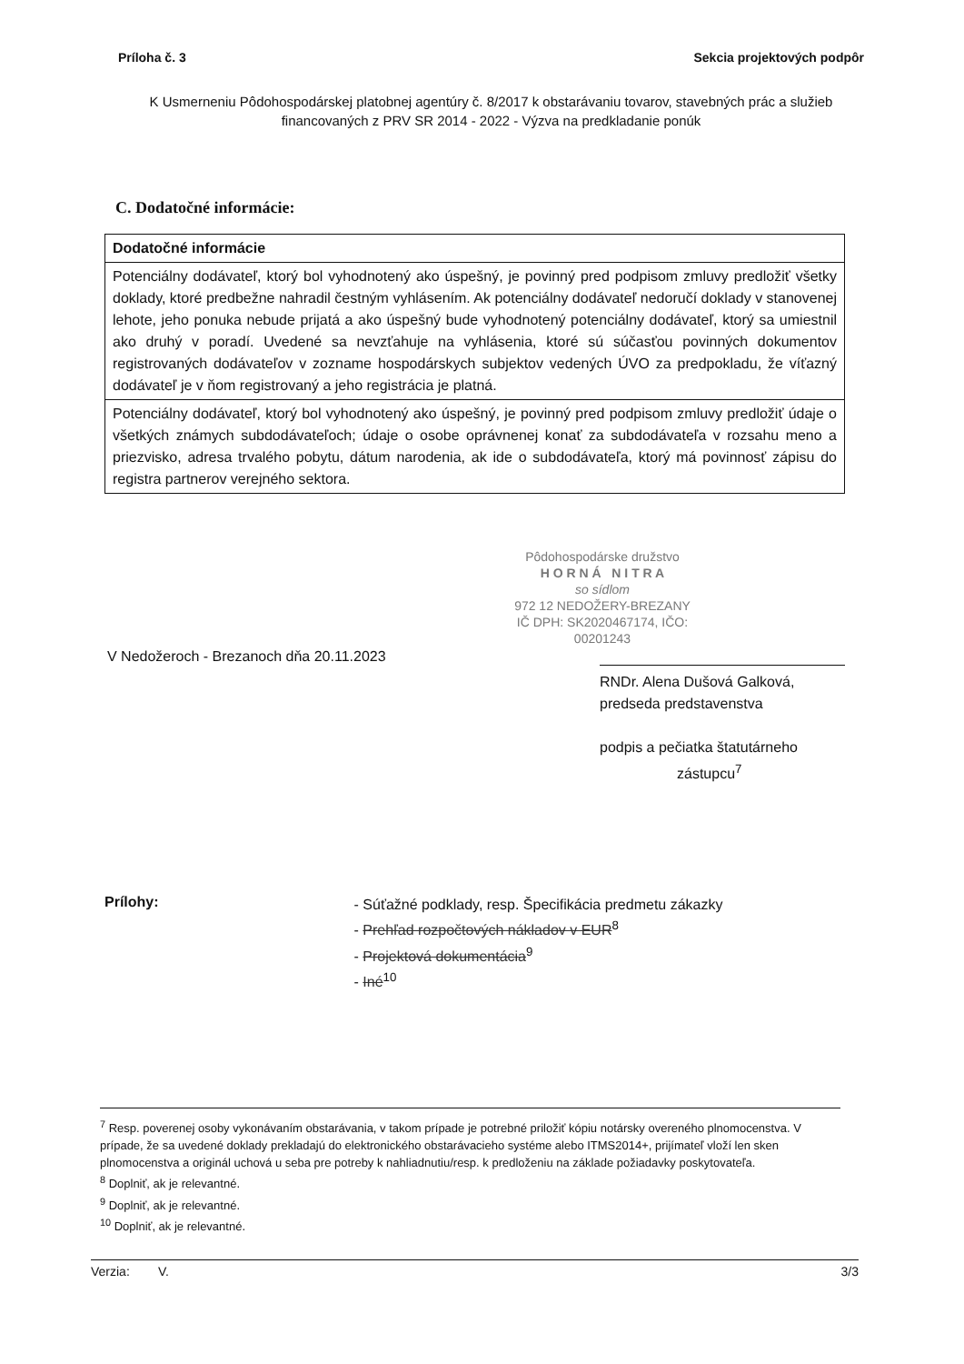Príloha č. 3 Sekcia projektových podpôr
K Usmerneniu Pôdohospodárskej platobnej agentúry č. 8/2017 k obstarávaniu tovarov, stavebných prác a služieb financovaných z PRV SR 2014 - 2022 - Výzva na predkladanie ponúk
C. Dodatočné informácie:
| Dodatočné informácie |
| Potenciálny dodávateľ, ktorý bol vyhodnotený ako úspešný, je povinný pred podpisom zmluvy predložiť všetky doklady, ktoré predbežne nahradil čestným vyhlásením. Ak potenciálny dodávateľ nedoručí doklady v stanovenej lehote, jeho ponuka nebude prijatá a ako úspešný bude vyhodnotený potenciálny dodávateľ, ktorý sa umiestnil ako druhý v poradí. Uvedené sa nevzťahuje na vyhlásenia, ktoré sú súčasťou povinných dokumentov registrovaných dodávateľov v zozname hospodárskych subjektov vedených ÚVO za predpokladu, že víťazný dodávateľ je v ňom registrovaný a jeho registrácia je platná. |
| Potenciálny dodávateľ, ktorý bol vyhodnotený ako úspešný, je povinný pred podpisom zmluvy predložiť údaje o všetkých známych subdodávateľoch; údaje o osobe oprávnenej konať za subdodávateľa v rozsahu meno a priezvisko, adresa trvalého pobytu, dátum narodenia, ak ide o subdodávateľa, ktorý má povinnosť zápisu do registra partnerov verejného sektora. |
V Nedožeroch - Brezanoch dňa 20.11.2023
Pôdohospodárske družstvo
H O R N Á N I T R A
so sídlom
972 12 NEDOŽERY-BREZANY
IČ DPH: SK2020467174, IČO: 00201243
RNDr. Alena Dušová Galková,
predseda predstavenstva
podpis a pečiatka štatutárneho
zástupcu<sup>7</sup>
Prílohy:
- Súťažné podklady, resp. Špecifikácia predmetu zákazky
- Prehľad rozpočtových nákladov v EUR<sup>8</sup>
- Projektová dokumentácia<sup>9</sup>
- Iné<sup>10</sup>
<sup>7</sup> Resp. poverenej osoby vykonávaním obstarávania, v takom prípade je potrebné priložiť kópiu notársky overeného plnomocenstva. V prípade, že sa uvedené doklady prekladajú do elektronického obstarávacieho systéme alebo ITMS2014+, prijímateľ vloží len sken plnomocenstva a originál uchová u seba pre potreby k nahliadnutiu/resp. k predloženiu na základe požiadavky poskytovateľa.
<sup>8</sup> Doplniť, ak je relevantné.
<sup>9</sup> Doplniť, ak je relevantné.
<sup>10</sup> Doplniť, ak je relevantné.
Verzia: V. 3/3